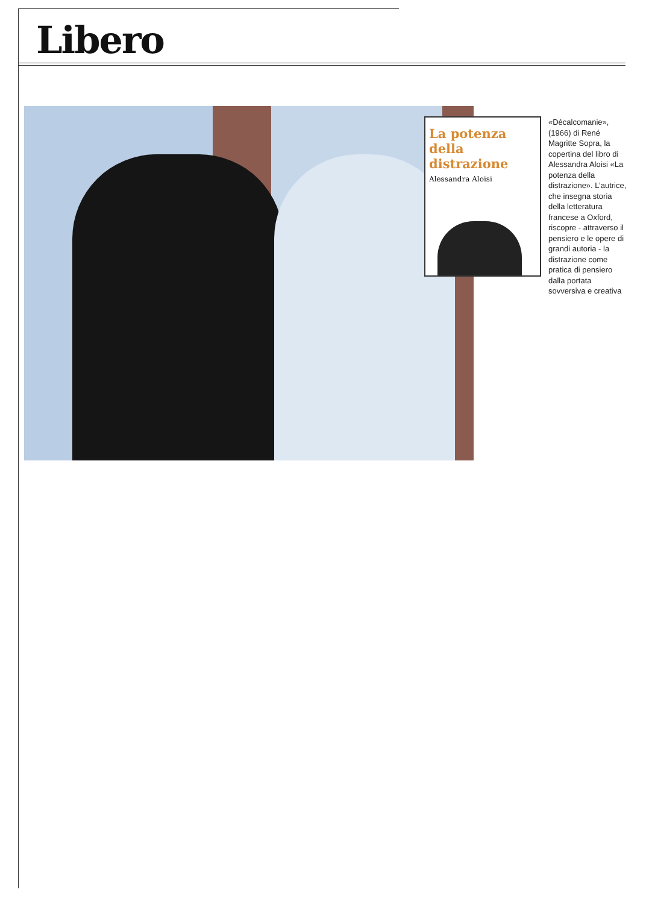Libero
La potenza della distrazione
Alessandra Aloisi
«Décalcomanie», (1966) di René Magritte Sopra, la copertina del libro di Alessandra Aloisi «La potenza della distrazione». L’autrice, che insegna storia della letteratura francese a Oxford, riscopre - attraverso il pensiero e le opere di grandi autoria - la distrazione come pratica di pensiero dalla portata sovversiva e creativa